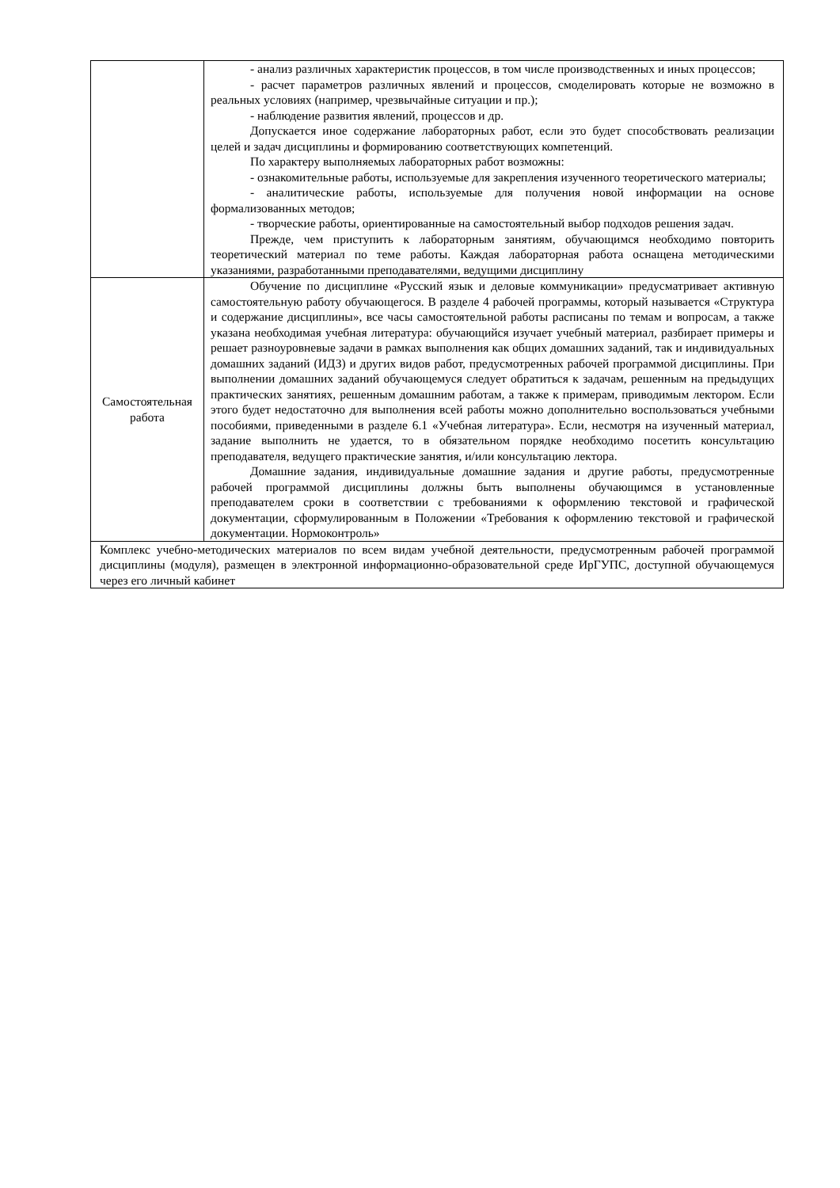| | - анализ различных характеристик процессов, в том числе производственных и иных процессов; - расчет параметров различных явлений и процессов, смоделировать которые не возможно в реальных условиях (например, чрезвычайные ситуации и пр.); - наблюдение развития явлений, процессов и др. Допускается иное содержание лабораторных работ, если это будет способствовать реализации целей и задач дисциплины и формированию соответствующих компетенций. По характеру выполняемых лабораторных работ возможны: - ознакомительные работы, используемые для закрепления изученного теоретического материалы; - аналитические работы, используемые для получения новой информации на основе формализованных методов; - творческие работы, ориентированные на самостоятельный выбор подходов решения задач. Прежде, чем приступить к лабораторным занятиям, обучающимся необходимо повторить теоретический материал по теме работы. Каждая лабораторная работа оснащена методическими указаниями, разработанными преподавателями, ведущими дисциплину |
| Самостоятельная работа | Обучение по дисциплине «Русский язык и деловые коммуникации» предусматривает активную самостоятельную работу обучающегося. В разделе 4 рабочей программы, который называется «Структура и содержание дисциплины», все часы самостоятельной работы расписаны по темам и вопросам, а также указана необходимая учебная литература: обучающийся изучает учебный материал, разбирает примеры и решает разноуровневые задачи в рамках выполнения как общих домашних заданий, так и индивидуальных домашних заданий (ИДЗ) и других видов работ, предусмотренных рабочей программой дисциплины. При выполнении домашних заданий обучающемуся следует обратиться к задачам, решенным на предыдущих практических занятиях, решенным домашним работам, а также к примерам, приводимым лектором. Если этого будет недостаточно для выполнения всей работы можно дополнительно воспользоваться учебными пособиями, приведенными в разделе 6.1 «Учебная литература». Если, несмотря на изученный материал, задание выполнить не удается, то в обязательном порядке необходимо посетить консультацию преподавателя, ведущего практические занятия, и/или консультацию лектора. Домашние задания, индивидуальные домашние задания и другие работы, предусмотренные рабочей программой дисциплины должны быть выполнены обучающимся в установленные преподавателем сроки в соответствии с требованиями к оформлению текстовой и графической документации, сформулированным в Положении «Требования к оформлению текстовой и графической документации. Нормоконтроль» |
| Комплекс учебно-методических материалов по всем видам учебной деятельности, предусмотренным рабочей программой дисциплины (модуля), размещен в электронной информационно-образовательной среде ИрГУПС, доступной обучающемуся через его личный кабинет | |